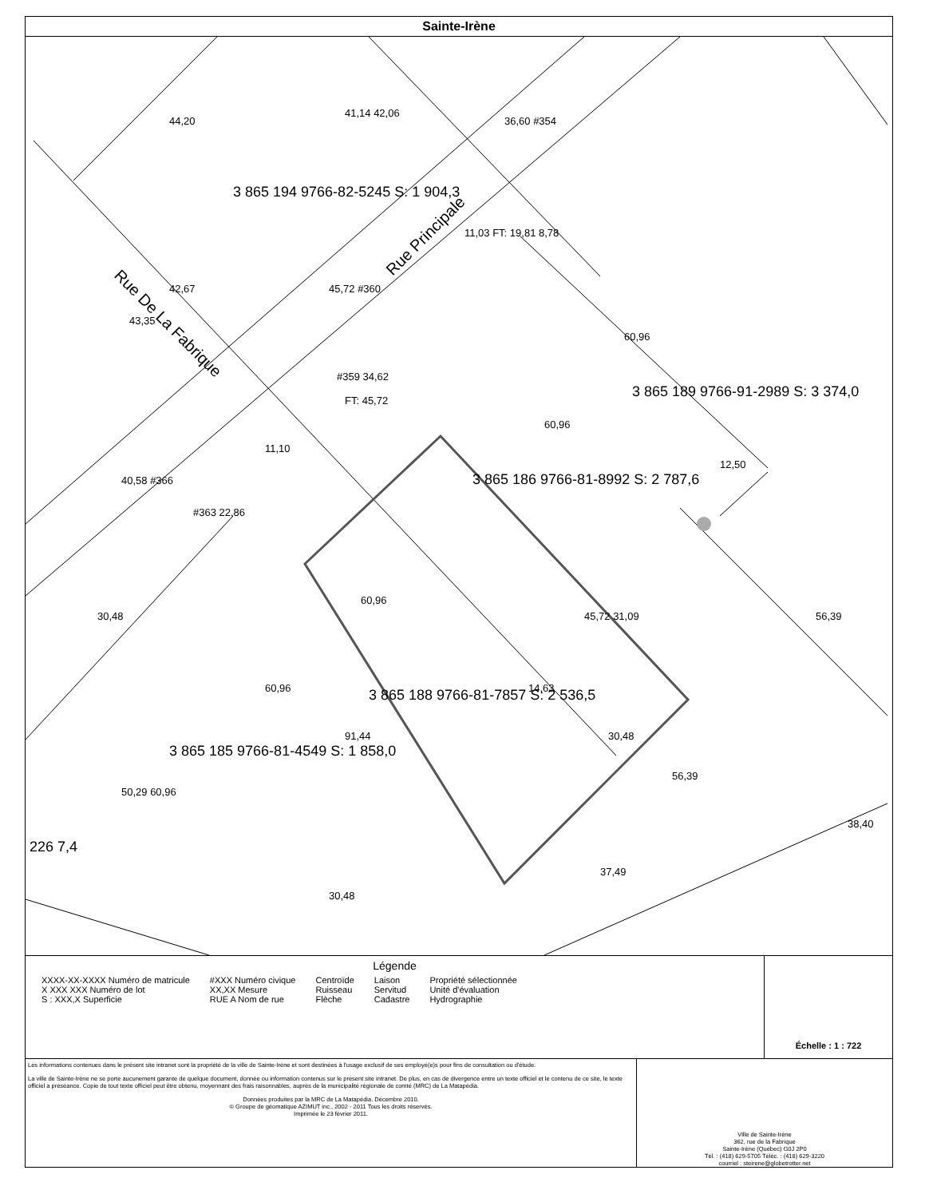Sainte-Irène
Rue De La Fabrique
Rue Principale
3 865 194 9766-82-5245 S: 1 904,3
3 865 186 9766-81-8992 S: 2 787,6
3 865 189 9766-91-2989 S: 3 374,0
3 865 188 9766-81-7857 S: 2 536,5
3 865 185 9766-81-4549 S: 1 858,0
44,20
41,14 42,06
36,60 #354
42,67
43,35
45,72 #360
11,03 FT: 19,81 8,78
60,96
#359 34,62
FT: 45,72
60,96
11,10
40,58 #366
#363 22,86
12,50
60,96
45,72 31,09
30,48
56,39
60,96
14,63
30,48
91,44
56,39
50,29 60,96
38,40
37,49
30,48
226 7,4
Légende
XXXX-XX-XXXX Numéro de matricule
X XXX XXX Numéro de lot
S : XXX,X Superficie
#XXX Numéro civique
XX,XX Mesure
RUE A Nom de rue
Centroïde
Ruisseau
Flèche
Laison
Servitud
Cadastre
Propriété sélectionnée
Unité d'évaluation
Hydrographie
Échelle : 1 : 722
Les informations contenues dans le présent site intranet sont la propriété de la ville de Sainte-Irène et sont destinées à l'usage exclusif de ses employé(e)s pour fins de consultation ou d'étude.
La ville de Sainte-Irène ne se porte aucunement garante de quelque document, donnée ou information contenus sur le présent site intranet. De plus, en cas de divergence entre un texte officiel et le contenu de ce site, le texte officiel a préséance. Copie de tout texte officiel peut être obtenu, moyennant des frais raisonnables, auprès de la municipalité régionale de comté (MRC) de La Matapédia.
Données produites par la MRC de La Matapédia. Décembre 2010.
© Groupe de géomatique AZIMUT inc., 2002 - 2011 Tous les droits réservés.
Imprimée le 23 février 2011.
Ville de Sainte-Irène
362, rue de la Fabrique
Sainte-Irène (Québec) G0J 2P0
Tél. : (418) 629-5705 Téléc. : (418) 629-3220
courriel : steirene@globetrotter.net